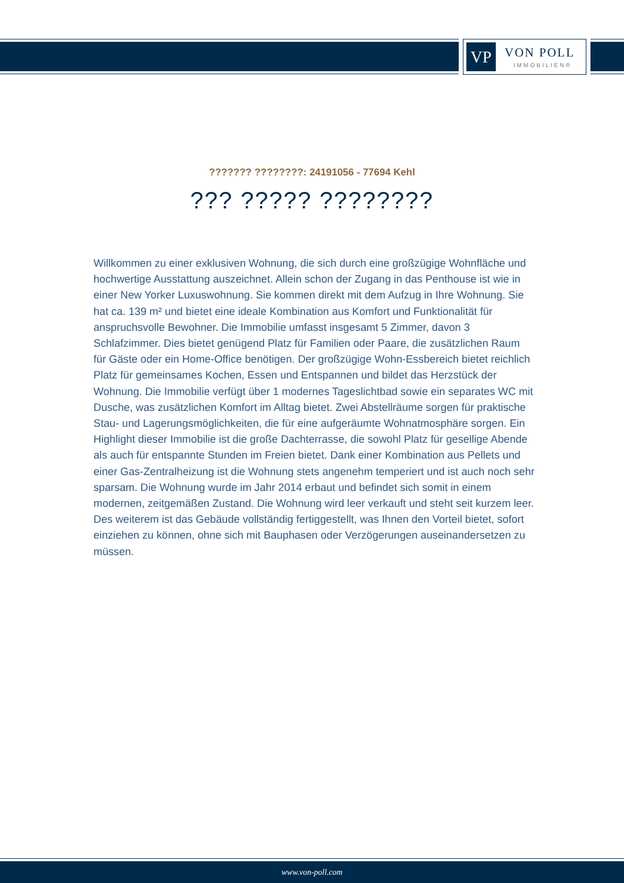VP VON POLL
IMMOBILIEN®
??????? ????????: 24191056 - 77694 Kehl
??? ????? ????????
Willkommen zu einer exklusiven Wohnung, die sich durch eine großzügige Wohnfläche und hochwertige Ausstattung auszeichnet. Allein schon der Zugang in das Penthouse ist wie in einer New Yorker Luxuswohnung. Sie kommen direkt mit dem Aufzug in Ihre Wohnung. Sie hat ca. 139 m² und bietet eine ideale Kombination aus Komfort und Funktionalität für anspruchsvolle Bewohner. Die Immobilie umfasst insgesamt 5 Zimmer, davon 3 Schlafzimmer. Dies bietet genügend Platz für Familien oder Paare, die zusätzlichen Raum für Gäste oder ein Home-Office benötigen. Der großzügige Wohn-Essbereich bietet reichlich Platz für gemeinsames Kochen, Essen und Entspannen und bildet das Herzstück der Wohnung. Die Immobilie verfügt über 1 modernes Tageslichtbad sowie ein separates WC mit Dusche, was zusätzlichen Komfort im Alltag bietet. Zwei Abstellräume sorgen für praktische Stau- und Lagerungsmöglichkeiten, die für eine aufgeräumte Wohnatmosphäre sorgen. Ein Highlight dieser Immobilie ist die große Dachterrasse, die sowohl Platz für gesellige Abende als auch für entspannte Stunden im Freien bietet. Dank einer Kombination aus Pellets und einer Gas-Zentralheizung ist die Wohnung stets angenehm temperiert und ist auch noch sehr sparsam. Die Wohnung wurde im Jahr 2014 erbaut und befindet sich somit in einem modernen, zeitgemäßen Zustand. Die Wohnung wird leer verkauft und steht seit kurzem leer. Des weiterem ist das Gebäude vollständig fertiggestellt, was Ihnen den Vorteil bietet, sofort einziehen zu können, ohne sich mit Bauphasen oder Verzögerungen auseinandersetzen zu müssen.
www.von-poll.com